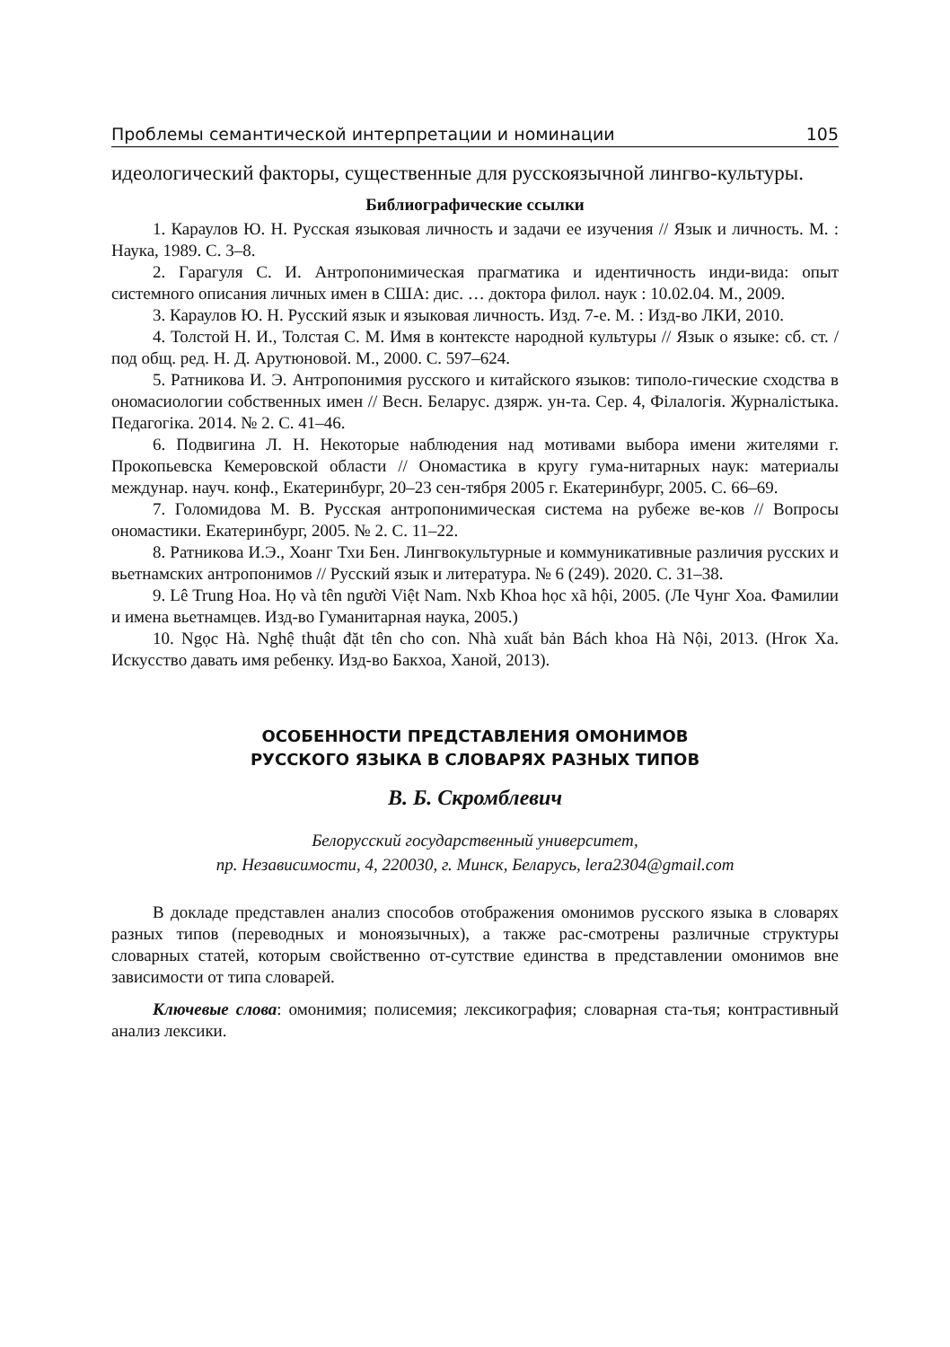Проблемы семантической интерпретации и номинации 105
идеологический факторы, существенные для русскоязычной лингво-культуры.
Библиографические ссылки
1. Караулов Ю. Н. Русская языковая личность и задачи ее изучения // Язык и личность. М. : Наука, 1989. С. 3–8.
2. Гарагуля С. И. Антропонимическая прагматика и идентичность инди-вида: опыт системного описания личных имен в США: дис. … доктора филол. наук : 10.02.04. М., 2009.
3. Караулов Ю. Н. Русский язык и языковая личность. Изд. 7-е. М. : Изд-во ЛКИ, 2010.
4. Толстой Н. И., Толстая С. М. Имя в контексте народной культуры // Язык о языке: сб. ст. / под общ. ред. Н. Д. Арутюновой. М., 2000. С. 597–624.
5. Ратникова И. Э. Антропонимия русского и китайского языков: типоло-гические сходства в ономасиологии собственных имен // Весн. Беларус. дзярж. ун-та. Сер. 4, Філалогія. Журналістыка. Педагогіка. 2014. № 2. С. 41–46.
6. Подвигина Л. Н. Некоторые наблюдения над мотивами выбора имени жителями г. Прокопьевска Кемеровской области // Ономастика в кругу гума-нитарных наук: материалы междунар. науч. конф., Екатеринбург, 20–23 сен-тября 2005 г. Екатеринбург, 2005. С. 66–69.
7. Голомидова М. В. Русская антропонимическая система на рубеже ве-ков // Вопросы ономастики. Екатеринбург, 2005. № 2. С. 11–22.
8. Ратникова И.Э., Хоанг Тхи Бен. Лингвокультурные и коммуникативные различия русских и вьетнамских антропонимов // Русский язык и литература. № 6 (249). 2020. С. 31–38.
9. Lê Trung Hoa. Họ và tên người Việt Nam. Nxb Khoa học xã hội, 2005. (Ле Чунг Хоа. Фамилии и имена вьетнамцев. Изд-во Гуманитарная наука, 2005.)
10. Ngọc Hà. Nghệ thuật đặt tên cho con. Nhà xuất bản Bách khoa Hà Nội, 2013. (Нгок Ха. Искусство давать имя ребенку. Изд-во Бакхоа, Ханой, 2013).
ОСОБЕННОСТИ ПРЕДСТАВЛЕНИЯ ОМОНИМОВ
РУССКОГО ЯЗЫКА В СЛОВАРЯХ РАЗНЫХ ТИПОВ
В. Б. Скромблевич
Белорусский государственный университет,
пр. Независимости, 4, 220030, г. Минск, Беларусь, lera2304@gmail.com
В докладе представлен анализ способов отображения омонимов русского языка в словарях разных типов (переводных и моноязычных), а также рас-смотрены различные структуры словарных статей, которым свойственно от-сутствие единства в представлении омонимов вне зависимости от типа словарей.
Ключевые слова: омонимия; полисемия; лексикография; словарная ста-тья; контрастивный анализ лексики.